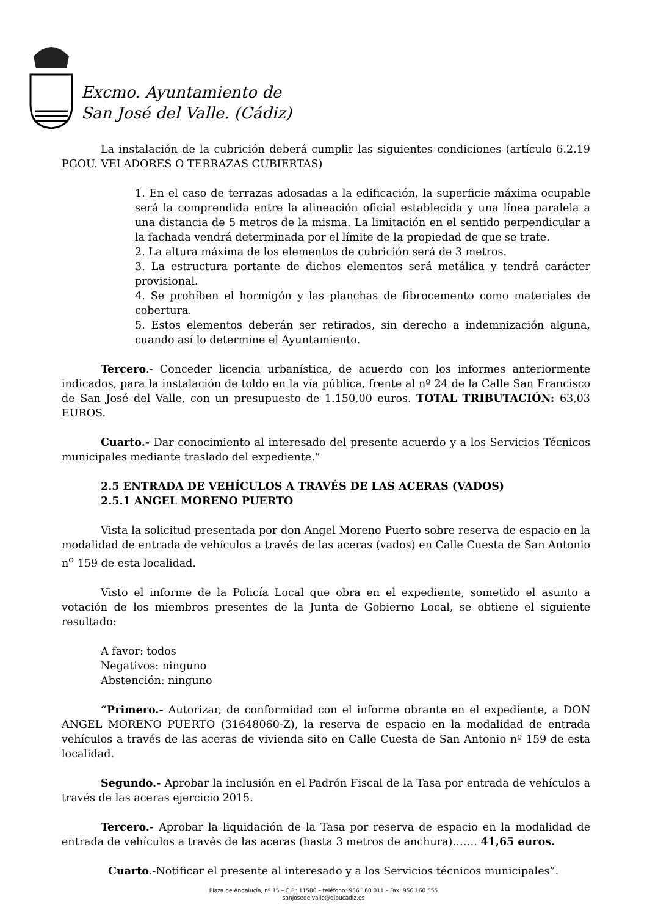Excmo. Ayuntamiento de
San José del Valle. (Cádiz)
La instalación de la cubrición deberá cumplir las siguientes condiciones (artículo 6.2.19 PGOU. VELADORES O TERRAZAS CUBIERTAS)
1. En el caso de terrazas adosadas a la edificación, la superficie máxima ocupable será la comprendida entre la alineación oficial establecida y una línea paralela a una distancia de 5 metros de la misma. La limitación en el sentido perpendicular a la fachada vendrá determinada por el límite de la propiedad de que se trate.
2. La altura máxima de los elementos de cubrición será de 3 metros.
3. La estructura portante de dichos elementos será metálica y tendrá carácter provisional.
4. Se prohíben el hormigón y las planchas de fibrocemento como materiales de cobertura.
5. Estos elementos deberán ser retirados, sin derecho a indemnización alguna, cuando así lo determine el Ayuntamiento.
Tercero.- Conceder licencia urbanística, de acuerdo con los informes anteriormente indicados, para la instalación de toldo en la vía pública, frente al nº 24 de la Calle San Francisco de San José del Valle, con un presupuesto de 1.150,00 euros. TOTAL TRIBUTACIÓN: 63,03 EUROS.
Cuarto.- Dar conocimiento al interesado del presente acuerdo y a los Servicios Técnicos municipales mediante traslado del expediente.”
2.5 ENTRADA DE VEHÍCULOS A TRAVÉS DE LAS ACERAS (VADOS)
2.5.1 ANGEL MORENO PUERTO
Vista la solicitud presentada por don Angel Moreno Puerto sobre reserva de espacio en la modalidad de entrada de vehículos a través de las aceras (vados) en Calle Cuesta de San Antonio n<sup>o</sup> 159 de esta localidad.
Visto el informe de la Policía Local que obra en el expediente, sometido el asunto a votación de los miembros presentes de la Junta de Gobierno Local, se obtiene el siguiente resultado:
A favor: todos
Negativos: ninguno
Abstención: ninguno
“Primero.- Autorizar, de conformidad con el informe obrante en el expediente, a DON ANGEL MORENO PUERTO (31648060-Z), la reserva de espacio en la modalidad de entrada vehículos a través de las aceras de vivienda sito en Calle Cuesta de San Antonio nº 159 de esta localidad.
Segundo.- Aprobar la inclusión en el Padrón Fiscal de la Tasa por entrada de vehículos a través de las aceras ejercicio 2015.
Tercero.- Aprobar la liquidación de la Tasa por reserva de espacio en la modalidad de entrada de vehículos a través de las aceras (hasta 3 metros de anchura)……. 41,65 euros.
Cuarto.-Notificar el presente al interesado y a los Servicios técnicos municipales”.
Plaza de Andalucía, nº 15 – C.P.: 11580 – teléfono: 956 160 011 – Fax: 956 160 555
sanjosedelvalle@dipucadiz.es